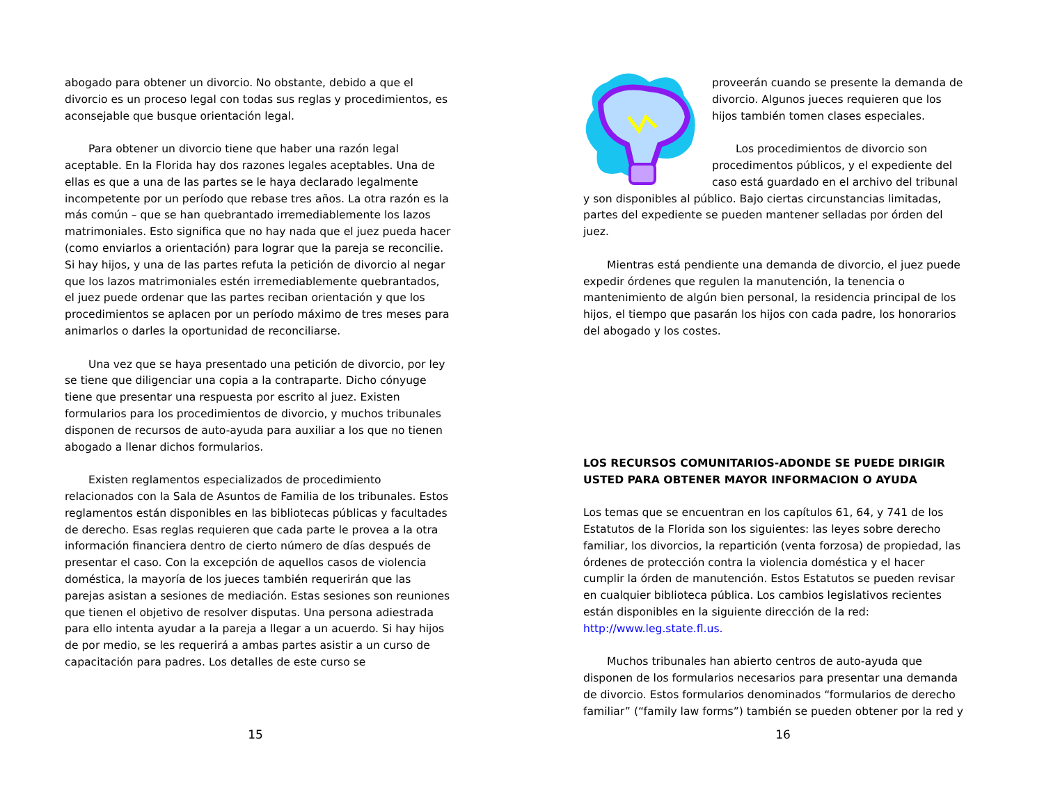abogado para obtener un divorcio. No obstante, debido a que el divorcio es un proceso legal con todas sus reglas y procedimientos, es aconsejable que busque orientación legal.
Para obtener un divorcio tiene que haber una razón legal aceptable. En la Florida hay dos razones legales aceptables. Una de ellas es que a una de las partes se le haya declarado legalmente incompetente por un período que rebase tres años. La otra razón es la más común – que se han quebrantado irremediablemente los lazos matrimoniales. Esto significa que no hay nada que el juez pueda hacer (como enviarlos a orientación) para lograr que la pareja se reconcilie. Si hay hijos, y una de las partes refuta la petición de divorcio al negar que los lazos matrimoniales estén irremediablemente quebrantados, el juez puede ordenar que las partes reciban orientación y que los procedimientos se aplacen por un período máximo de tres meses para animarlos o darles la oportunidad de reconciliarse.
Una vez que se haya presentado una petición de divorcio, por ley se tiene que diligenciar una copia a la contraparte. Dicho cónyuge tiene que presentar una respuesta por escrito al juez. Existen formularios para los procedimientos de divorcio, y muchos tribunales disponen de recursos de auto-ayuda para auxiliar a los que no tienen abogado a llenar dichos formularios.
Existen reglamentos especializados de procedimiento relacionados con la Sala de Asuntos de Familia de los tribunales. Estos reglamentos están disponibles en las bibliotecas públicas y facultades de derecho. Esas reglas requieren que cada parte le provea a la otra información financiera dentro de cierto número de días después de presentar el caso. Con la excepción de aquellos casos de violencia doméstica, la mayoría de los jueces también requerirán que las parejas asistan a sesiones de mediación. Estas sesiones son reuniones que tienen el objetivo de resolver disputas. Una persona adiestrada para ello intenta ayudar a la pareja a llegar a un acuerdo. Si hay hijos de por medio, se les requerirá a ambas partes asistir a un curso de capacitación para padres. Los detalles de este curso se
15
proveerán cuando se presente la demanda de divorcio. Algunos jueces requieren que los hijos también tomen clases especiales.
Los procedimientos de divorcio son procedimentos públicos, y el expediente del caso está guardado en el archivo del tribunal y son disponibles al público. Bajo ciertas circunstancias limitadas, partes del expediente se pueden mantener selladas por órden del juez.
Mientras está pendiente una demanda de divorcio, el juez puede expedir órdenes que regulen la manutención, la tenencia o mantenimiento de algún bien personal, la residencia principal de los hijos, el tiempo que pasarán los hijos con cada padre, los honorarios del abogado y los costes.
LOS RECURSOS COMUNITARIOS-ADONDE SE PUEDE DIRIGIR USTED PARA OBTENER MAYOR INFORMACION O AYUDA
Los temas que se encuentran en los capítulos 61, 64, y 741 de los Estatutos de la Florida son los siguientes: las leyes sobre derecho familiar, los divorcios, la repartición (venta forzosa) de propiedad, las órdenes de protección contra la violencia doméstica y el hacer cumplir la órden de manutención. Estos Estatutos se pueden revisar en cualquier biblioteca pública. Los cambios legislativos recientes están disponibles en la siguiente dirección de la red: http://www.leg.state.fl.us.
Muchos tribunales han abierto centros de auto-ayuda que disponen de los formularios necesarios para presentar una demanda de divorcio. Estos formularios denominados “formularios de derecho familiar” (“family law forms”) también se pueden obtener por la red y
16